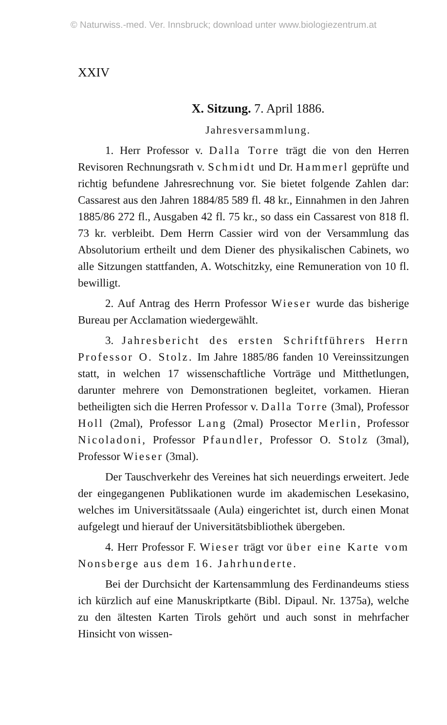© Naturwiss.-med. Ver. Innsbruck; download unter www.biologiezentrum.at
XXIV
X. Sitzung. 7. April 1886.
Jahresversammlung.
1. Herr Professor v. Dalla Torre trägt die von den Herren Revisoren Rechnungsrath v. Schmidt und Dr. Hammerl geprüfte und richtig befundene Jahresrechnung vor. Sie bietet folgende Zahlen dar: Cassarest aus den Jahren 1884/85 589 fl. 48 kr., Einnahmen in den Jahren 1885/86 272 fl., Ausgaben 42 fl. 75 kr., so dass ein Cassarest von 818 fl. 73 kr. verbleibt. Dem Herrn Cassier wird von der Versammlung das Absolutorium ertheilt und dem Diener des physikalischen Cabinets, wo alle Sitzungen stattfanden, A. Wotschitzky, eine Remuneration von 10 fl. bewilligt.
2. Auf Antrag des Herrn Professor Wieser wurde das bisherige Bureau per Acclamation wiedergewählt.
3. Jahresbericht des ersten Schriftführers Herrn Professor O. Stolz. Im Jahre 1885/86 fanden 10 Vereinssitzungen statt, in welchen 17 wissenschaftliche Vorträge und Mitthetlungen, darunter mehrere von Demonstrationen begleitet, vorkamen. Hieran betheiligten sich die Herren Professor v. Dalla Torre (3mal), Professor Holl (2mal), Professor Lang (2mal) Prosector Merlin, Professor Nicoladoni, Professor Pfaundler, Professor O. Stolz (3mal), Professor Wieser (3mal).
Der Tauschverkehr des Vereines hat sich neuerdings erweitert. Jede der eingegangenen Publikationen wurde im akademischen Lesekasino, welches im Universitätssaale (Aula) eingerichtet ist, durch einen Monat aufgelegt und hierauf der Universitätsbibliothek übergeben.
4. Herr Professor F. Wieser trägt vor über eine Karte vom Nonsberge aus dem 16. Jahrhunderte.
Bei der Durchsicht der Kartensammlung des Ferdinandeums stiess ich kürzlich auf eine Manuskriptkarte (Bibl. Dipaul. Nr. 1375a), welche zu den ältesten Karten Tirols gehört und auch sonst in mehrfacher Hinsicht von wissen-